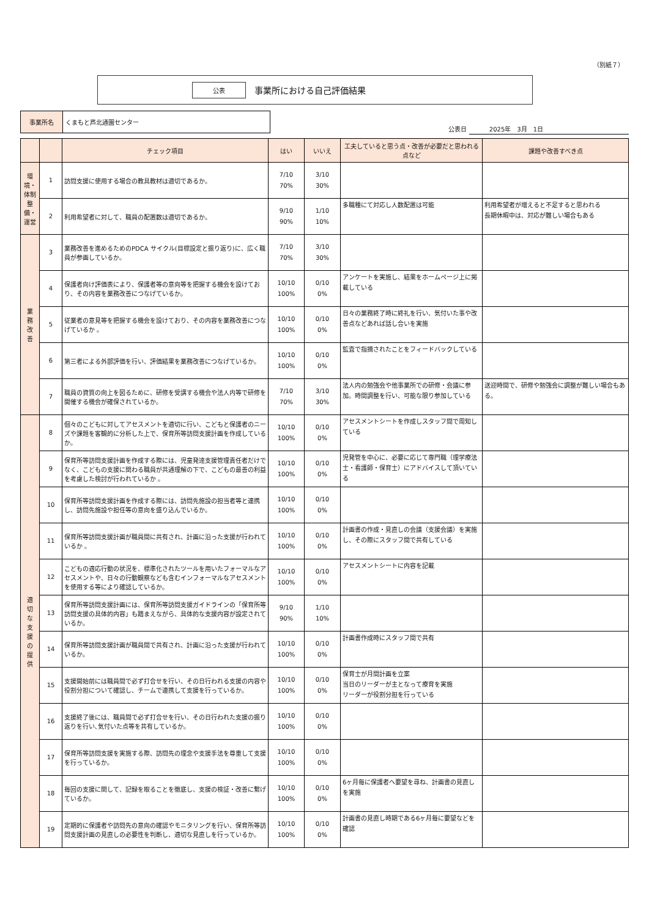（別紙７）
公表
事業所における自己評価結果
| 事業所名 | くまもと芦北通園センター |
公表日 　　　 2025年　3月　1日　　　　　　　　　　　　　　
| | | チェック項目 | はい | いいえ | 工夫していると思う点・改善が必要だと思われる点など | 課題や改善すべき点 |
| --- | --- | --- | --- | --- | --- | --- |
| 環境・体制整備・運営 | 1 | 訪問支援に使用する場合の教具教材は適切であるか。 | 7/10 70% | 3/10 30% | | |
| | 2 | 利用希望者に対して、職員の配置数は適切であるか。 | 9/10 90% | 1/10 10% | 多職種にて対応し人数配置は可能 | 利用希望者が増えると不足すると思われる 長期休暇中は、対応が難しい場合もある |
| 業 務 改 善 | 3 | 業務改善を進めるためのPDCA サイクル(目標設定と振り返り)に、広く職員が参画しているか。 | 7/10 70% | 3/10 30% | | |
| | 4 | 保護者向け評価表により、保護者等の意向等を把握する機会を設けており、その内容を業務改善につなげているか。 | 10/10 100% | 0/10 0% | アンケートを実施し、結果をホームページ上に掲載している | |
| | 5 | 従業者の意見等を把握する機会を設けており、その内容を業務改善につなげているか 。 | 10/10 100% | 0/10 0% | 日々の業務終了時に終礼を行い、気付いた事や改善点などあれば話し合いを実施 | |
| | 6 | 第三者による外部評価を行い、評価結果を業務改善につなげているか。 | 10/10 100% | 0/10 0% | 監査で指摘されたことをフィードバックしている | |
| | 7 | 職員の資質の向上を図るために、研修を受講する機会や法人内等で研修を開催する機会が確保されているか。 | 7/10 70% | 3/10 30% | 法人内の勉強会や他事業所での研修・会議に参加。時間調整を行い、可能な限り参加している | 送迎時間で、研修や勉強会に調整が難しい場合もある。 |
| 適 切 な 支 援 の 提 供 | 8 | 個々のこどもに対してアセスメントを適切に行い、こどもと保護者のニーズや課題を客観的に分析した上で、保育所等訪問支援計画を作成しているか。 | 10/10 100% | 0/10 0% | アセスメントシートを作成しスタッフ間で周知している | |
| | 9 | 保育所等訪問支援計画を作成する際には、児童発達支援管理責任者だけでなく、こどもの支援に関わる職員が共通理解の下で、こどもの最善の利益を考慮した検討が行われているか 。 | 10/10 100% | 0/10 0% | 児発管を中心に、必要に応じて専門職（理学療法士・看護師・保育士）にアドバイスして頂いている | |
| | 10 | 保育所等訪問支援計画を作成する際には、訪問先施設の担当者等と連携し、訪問先施設や担任等の意向を盛り込んでいるか。 | 10/10 100% | 0/10 0% | | |
| | 11 | 保育所等訪問支援計画が職員間に共有され、計画に沿った支援が行われているか 。 | 10/10 100% | 0/10 0% | 計画書の作成・見直しの会議（支援会議）を実施し、その際にスタッフ間で共有している | |
| | 12 | こどもの適応行動の状況を、標準化されたツールを用いたフォーマルなアセスメントや、日々の行動観察なども含むインフォーマルなアセスメントを使用する等により確認しているか。 | 10/10 100% | 0/10 0% | アセスメントシートに内容を記載 | |
| | 13 | 保育所等訪問支援計画には、保育所等訪問支援ガイドラインの「保育所等訪問支援の具体的内容」も踏まえながら、具体的な支援内容が設定されているか。 | 9/10 90% | 1/10 10% | | |
| | 14 | 保育所等訪問支援計画が職員間で共有され、計画に沿った支援が行われているか。 | 10/10 100% | 0/10 0% | 計画書作成時にスタッフ間で共有 | |
| | 15 | 支援開始前には職員間で必ず打合せを行い、その日行われる支援の内容や役割分担について確認し、チームで連携して支援を行っているか。 | 10/10 100% | 0/10 0% | 保育士が月間計画を立案 当日のリーダーが主となって療育を実施 リーダーが役割分担を行っている | |
| | 16 | 支援終了後には、職員間で必ず打合せを行い、その日行われた支援の振り返りを行い､気付いた点等を共有しているか。 | 10/10 100% | 0/10 0% | | |
| | 17 | 保育所等訪問支援を実施する際、訪問先の理念や支援手法を尊重して支援を行っているか。 | 10/10 100% | 0/10 0% | | |
| | 18 | 毎回の支援に関して、記録を取ることを徹底し、支援の検証・改善に繋げているか。 | 10/10 100% | 0/10 0% | 6ヶ月毎に保護者へ要望を尋ね、計画書の見直しを実施 | |
| | 19 | 定期的に保護者や訪問先の意向の確認やモニタリングを行い、保育所等訪問支援計画の見直しの必要性を判断し、適切な見直しを行っているか。 | 10/10 100% | 0/10 0% | 計画書の見直し時期である6ヶ月毎に要望などを確認 | |